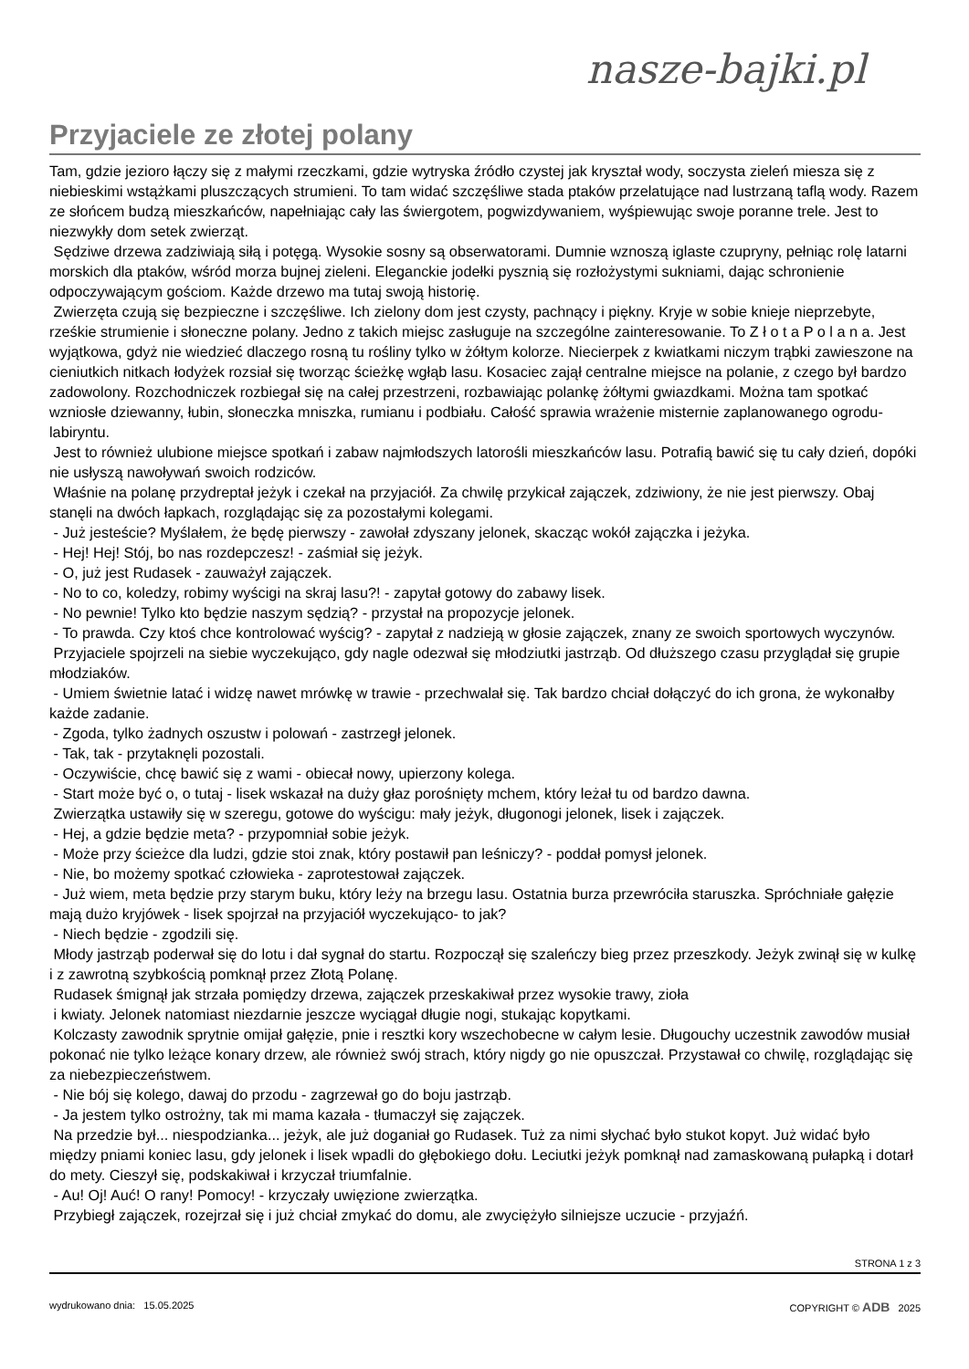nasze-bajki.pl
Przyjaciele ze złotej polany
Tam, gdzie jezioro łączy się z małymi rzeczkami, gdzie wytryska źródło czystej jak kryształ wody, soczysta zieleń miesza się z niebieskimi wstążkami pluszczących strumieni. To tam widać szczęśliwe stada ptaków przelatujące nad lustrzaną taflą wody. Razem ze słońcem budzą mieszkańców, napełniając cały las świergotem, pogwizdywaniem, wyśpiewując swoje poranne trele. Jest to niezwykły dom setek zwierząt.
Sędziwe drzewa zadziwiają siłą i potęgą. Wysokie sosny są obserwatorami. Dumnie wznoszą iglaste czupryny, pełniąc rolę latarni morskich dla ptaków, wśród morza bujnej zieleni. Eleganckie jodełki pysznią się rozłożystymi sukniami, dając schronienie odpoczywającym gościom. Każde drzewo ma tutaj swoją historię.
Zwierzęta czują się bezpieczne i szczęśliwe. Ich zielony dom jest czysty, pachnący i piękny. Kryje w sobie knieje nieprzebyte, rześkie strumienie i słoneczne polany. Jedno z takich miejsc zasługuje na szczególne zainteresowanie. To Z ł o t a P o l a n a. Jest wyjątkowa, gdyż nie wiedzieć dlaczego rosną tu rośliny tylko w żółtym kolorze. Niecierpek z kwiatkami niczym trąbki zawieszone na cieniutkich nitkach łodyżek rozsiał się tworząc ścieżkę wgłąb lasu. Kosaciec zajął centralne miejsce na polanie, z czego był bardzo zadowolony. Rozchodniczek rozbiegał się na całej przestrzeni, rozbawiając polankę żółtymi gwiazdkami. Można tam spotkać wzniosłe dziewanny, łubin, słoneczka mniszka, rumianu i podbiału. Całość sprawia wrażenie misternie zaplanowanego ogrodu-labiryntu.
Jest to również ulubione miejsce spotkań i zabaw najmłodszych latorośli mieszkańców lasu. Potrafią bawić się tu cały dzień, dopóki nie usłyszą nawoływań swoich rodziców.
Właśnie na polanę przydreptał jeżyk i czekał na przyjaciół. Za chwilę przykicał zajączek, zdziwiony, że nie jest pierwszy. Obaj stanęli na dwóch łapkach, rozglądając się za pozostałymi kolegami.
- Już jesteście? Myślałem, że będę pierwszy - zawołał zdyszany jelonek, skacząc wokół zajączka i jeżyka.
- Hej! Hej! Stój, bo nas rozdepczesz! - zaśmiał się jeżyk.
- O, już jest Rudasek - zauważył zajączek.
- No to co, koledzy, robimy wyścigi na skraj lasu?! - zapytał gotowy do zabawy lisek.
- No pewnie! Tylko kto będzie naszym sędzią? - przystał na propozycje jelonek.
- To prawda. Czy ktoś chce kontrolować wyścig? - zapytał z nadzieją w głosie zajączek, znany ze swoich sportowych wyczynów.
Przyjaciele spojrzeli na siebie wyczekująco, gdy nagle odezwał się młodziutki jastrząb. Od dłuższego czasu przyglądał się grupie młodziaków.
- Umiem świetnie latać i widzę nawet mrówkę w trawie - przechwalał się. Tak bardzo chciał dołączyć do ich grona, że wykonałby każde zadanie.
- Zgoda, tylko żadnych oszustw i polowań - zastrzegł jelonek.
- Tak, tak - przytaknęli pozostali.
- Oczywiście, chcę bawić się z wami - obiecał nowy, upierzony kolega.
- Start może być o, o tutaj - lisek wskazał na duży głaz porośnięty mchem, który leżał tu od bardzo dawna.
Zwierzątka ustawiły się w szeregu, gotowe do wyścigu: mały jeżyk, długonogi jelonek, lisek i zajączek.
- Hej, a gdzie będzie meta? - przypomniał sobie jeżyk.
- Może przy ścieżce dla ludzi, gdzie stoi znak, który postawił pan leśniczy? - poddał pomysł jelonek.
- Nie, bo możemy spotkać człowieka - zaprotestował zajączek.
- Już wiem, meta będzie przy starym buku, który leży na brzegu lasu. Ostatnia burza przewróciła staruszka. Spróchniałe gałęzie mają dużo kryjówek - lisek spojrzał na przyjaciół wyczekująco- to jak?
- Niech będzie - zgodzili się.
Młody jastrząb poderwał się do lotu i dał sygnał do startu. Rozpoczął się szaleńczy bieg przez przeszkody. Jeżyk zwinął się w kulkę i z zawrotną szybkością pomknął przez Złotą Polanę.
Rudasek śmignął jak strzała pomiędzy drzewa, zajączek przeskakiwał przez wysokie trawy, zioła
i kwiaty. Jelonek natomiast niezdarnie jeszcze wyciągał długie nogi, stukając kopytkami.
Kolczasty zawodnik sprytnie omijał gałęzie, pnie i resztki kory wszechobecne w całym lesie. Długouchy uczestnik zawodów musiał pokonać nie tylko leżące konary drzew, ale również swój strach, który nigdy go nie opuszczał. Przystawał co chwilę, rozglądając się za niebezpieczeństwem.
- Nie bój się kolego, dawaj do przodu - zagrzewał go do boju jastrząb.
- Ja jestem tylko ostrożny, tak mi mama kazała - tłumaczył się zajączek.
Na przedzie był... niespodzianka... jeżyk, ale już doganiał go Rudasek. Tuż za nimi słychać było stukot kopyt. Już widać było między pniami koniec lasu, gdy jelonek i lisek wpadli do głębokiego dołu. Leciutki jeżyk pomknął nad zamaskowaną pułapką i dotarł do mety. Cieszył się, podskakiwał i krzyczał triumfalnie.
- Au! Oj! Auć! O rany! Pomocy! - krzyczały uwięzione zwierzątka.
Przybiegł zajączek, rozejrzał się i już chciał zmykać do domu, ale zwyciężyło silniejsze uczucie - przyjaźń.
STRONA 1 z 3
wydrukowano dnia: 15.05.2025 COPYRIGHT © ADB 2025